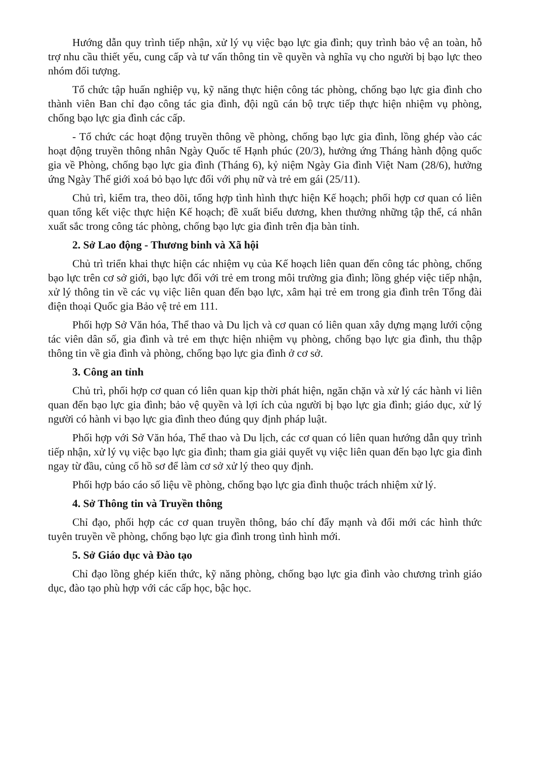Hướng dẫn quy trình tiếp nhận, xử lý vụ việc bạo lực gia đình; quy trình bảo vệ an toàn, hỗ trợ nhu cầu thiết yếu, cung cấp và tư vấn thông tin về quyền và nghĩa vụ cho người bị bạo lực theo nhóm đối tượng.
Tổ chức tập huấn nghiệp vụ, kỹ năng thực hiện công tác phòng, chống bạo lực gia đình cho thành viên Ban chỉ đạo công tác gia đình, đội ngũ cán bộ trực tiếp thực hiện nhiệm vụ phòng, chống bạo lực gia đình các cấp.
- Tổ chức các hoạt động truyền thông về phòng, chống bạo lực gia đình, lồng ghép vào các hoạt động truyền thông nhân Ngày Quốc tế Hạnh phúc (20/3), hưởng ứng Tháng hành động quốc gia về Phòng, chống bạo lực gia đình (Tháng 6), kỷ niệm Ngày Gia đình Việt Nam (28/6), hưởng ứng Ngày Thế giới xoá bỏ bạo lực đối với phụ nữ và trẻ em gái (25/11).
Chủ trì, kiểm tra, theo dõi, tổng hợp tình hình thực hiện Kế hoạch; phối hợp cơ quan có liên quan tổng kết việc thực hiện Kế hoạch; đề xuất biểu dương, khen thưởng những tập thể, cá nhân xuất sắc trong công tác phòng, chống bạo lực gia đình trên địa bàn tỉnh.
2. Sở Lao động - Thương binh và Xã hội
Chủ trì triển khai thực hiện các nhiệm vụ của Kế hoạch liên quan đến công tác phòng, chống bạo lực trên cơ sở giới, bạo lực đối với trẻ em trong môi trường gia đình; lồng ghép việc tiếp nhận, xử lý thông tin về các vụ việc liên quan đến bạo lực, xâm hại trẻ em trong gia đình trên Tổng đài điện thoại Quốc gia Bảo vệ trẻ em 111.
Phối hợp Sở Văn hóa, Thể thao và Du lịch và cơ quan có liên quan xây dựng mạng lưới cộng tác viên dân số, gia đình và trẻ em thực hiện nhiệm vụ phòng, chống bạo lực gia đình, thu thập thông tin về gia đình và phòng, chống bạo lực gia đình ở cơ sở.
3. Công an tỉnh
Chủ trì, phối hợp cơ quan có liên quan kịp thời phát hiện, ngăn chặn và xử lý các hành vi liên quan đến bạo lực gia đình; bảo vệ quyền và lợi ích của người bị bạo lực gia đình; giáo dục, xử lý người có hành vi bạo lực gia đình theo đúng quy định pháp luật.
Phối hợp với Sở Văn hóa, Thể thao và Du lịch, các cơ quan có liên quan hướng dẫn quy trình tiếp nhận, xử lý vụ việc bạo lực gia đình; tham gia giải quyết vụ việc liên quan đến bạo lực gia đình ngay từ đầu, củng cố hồ sơ để làm cơ sở xử lý theo quy định.
Phối hợp báo cáo số liệu về phòng, chống bạo lực gia đình thuộc trách nhiệm xử lý.
4. Sở Thông tin và Truyền thông
Chỉ đạo, phối hợp các cơ quan truyền thông, báo chí đẩy mạnh và đổi mới các hình thức tuyên truyền về phòng, chống bạo lực gia đình trong tình hình mới.
5. Sở Giáo dục và Đào tạo
Chỉ đạo lồng ghép kiến thức, kỹ năng phòng, chống bạo lực gia đình vào chương trình giáo dục, đào tạo phù hợp với các cấp học, bậc học.